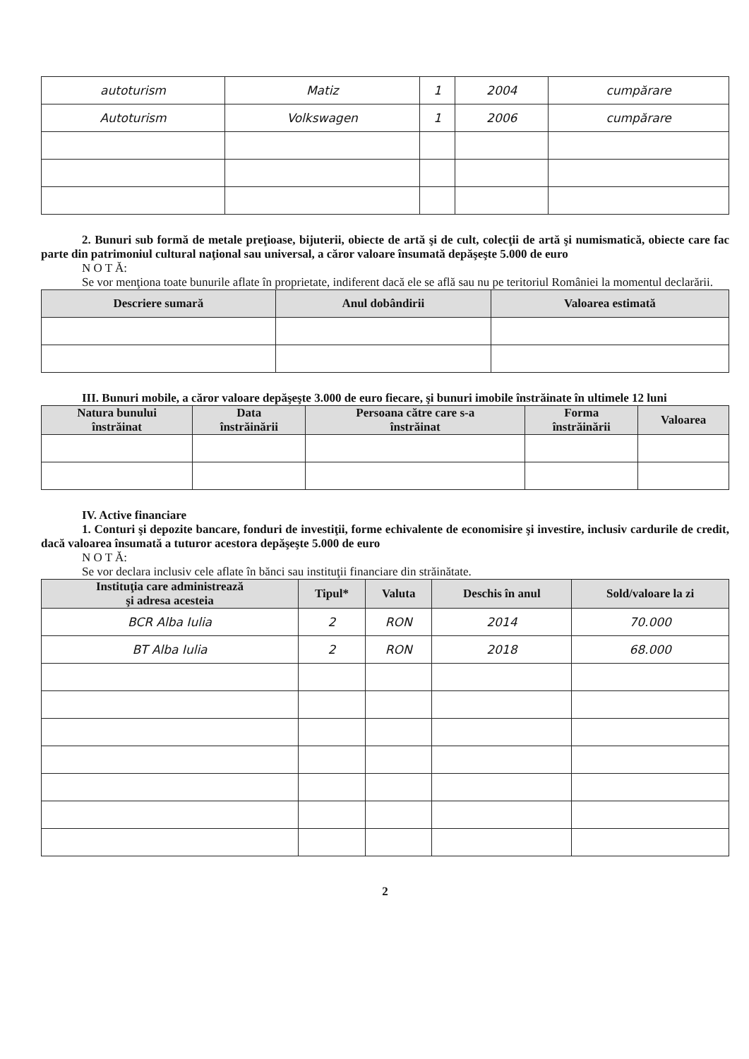| autoturism | Matiz | 1 | 2004 | cumpărare |
| Autoturism | Volkswagen | 1 | 2006 | cumpărare |
2. Bunuri sub formă de metale preţioase, bijuterii, obiecte de artă şi de cult, colecţii de artă şi numismatică, obiecte care fac parte din patrimoniul cultural naţional sau universal, a căror valoare însumată depăşeşte 5.000 de euro
N O T Ă:
Se vor menţiona toate bunurile aflate în proprietate, indiferent dacă ele se află sau nu pe teritoriul României la momentul declarării.
| Descriere sumară | Anul dobândirii | Valoarea estimată |
| --- | --- | --- |
III. Bunuri mobile, a căror valoare depăşeşte 3.000 de euro fiecare, şi bunuri imobile înstrăinate în ultimele 12 luni
| Natura bunului înstrăinat | Data înstrăinării | Persoana către care s-a înstrăinat | Forma înstrăinării | Valoarea |
| --- | --- | --- | --- | --- |
IV. Active financiare
1. Conturi şi depozite bancare, fonduri de investiţii, forme echivalente de economisire şi investire, inclusiv cardurile de credit, dacă valoarea însumată a tuturor acestora depăşeşte 5.000 de euro
N O T Ă:
Se vor declara inclusiv cele aflate în bănci sau instituţii financiare din străinătate.
| Instituţia care administrează şi adresa acesteia | Tipul* | Valuta | Deschis în anul | Sold/valoare la zi |
| --- | --- | --- | --- | --- |
| BCR Alba Iulia | 2 | RON | 2014 | 70.000 |
| BT Alba Iulia | 2 | RON | 2018 | 68.000 |
2